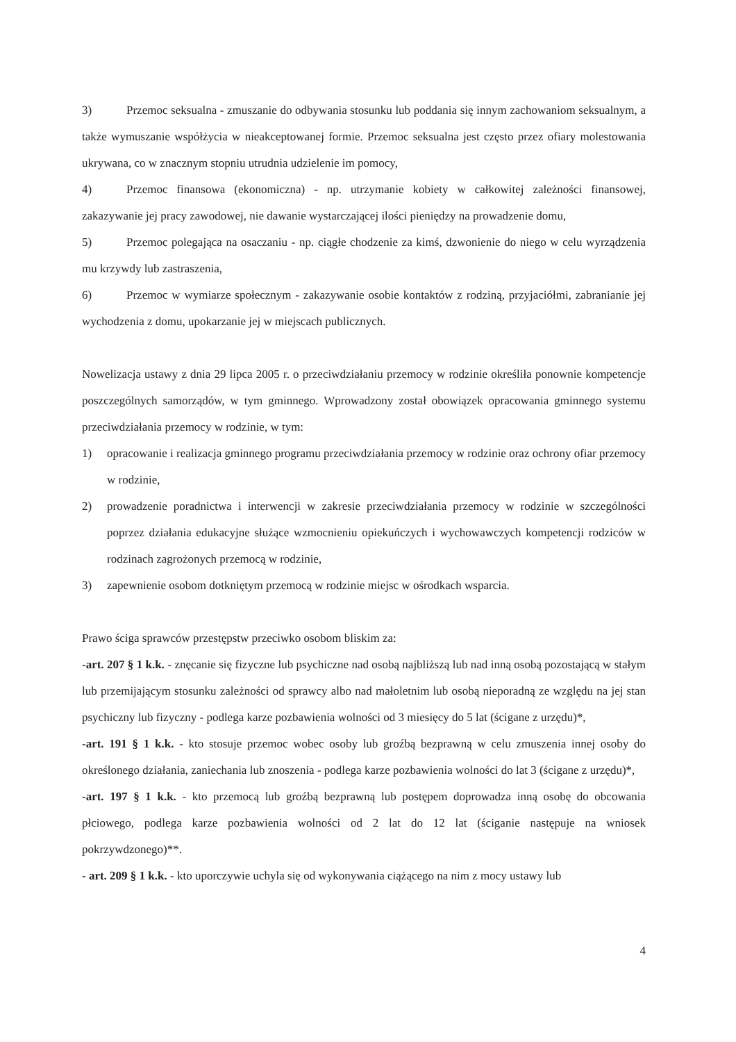3) Przemoc seksualna - zmuszanie do odbywania stosunku lub poddania się innym zachowaniom seksualnym, a także wymuszanie współżycia w nieakceptowanej formie. Przemoc seksualna jest często przez ofiary molestowania ukrywana, co w znacznym stopniu utrudnia udzielenie im pomocy,
4) Przemoc finansowa (ekonomiczna) - np. utrzymanie kobiety w całkowitej zależności finansowej, zakazywanie jej pracy zawodowej, nie dawanie wystarczającej ilości pieniędzy na prowadzenie domu,
5) Przemoc polegająca na osaczaniu - np. ciągłe chodzenie za kimś, dzwonienie do niego w celu wyrządzenia mu krzywdy lub zastraszenia,
6) Przemoc w wymiarze społecznym - zakazywanie osobie kontaktów z rodziną, przyjaciółmi, zabranianie jej wychodzenia z domu, upokarzanie jej w miejscach publicznych.
Nowelizacja ustawy z dnia 29 lipca 2005 r. o przeciwdziałaniu przemocy w rodzinie określiła ponownie kompetencje poszczególnych samorządów, w tym gminnego. Wprowadzony został obowiązek opracowania gminnego systemu przeciwdziałania przemocy w rodzinie, w tym:
1) opracowanie i realizacja gminnego programu przeciwdziałania przemocy w rodzinie oraz ochrony ofiar przemocy w rodzinie,
2) prowadzenie poradnictwa i interwencji w zakresie przeciwdziałania przemocy w rodzinie w szczególności poprzez działania edukacyjne służące wzmocnieniu opiekuńczych i wychowawczych kompetencji rodziców w rodzinach zagrożonych przemocą w rodzinie,
3) zapewnienie osobom dotkniętym przemocą w rodzinie miejsc w ośrodkach wsparcia.
Prawo ściga sprawców przestępstw przeciwko osobom bliskim za:
-art. 207 § 1 k.k. - znęcanie się fizyczne lub psychiczne nad osobą najbliższą lub nad inną osobą pozostającą w stałym lub przemijającym stosunku zależności od sprawcy albo nad małoletnim lub osobą nieporadną ze względu na jej stan psychiczny lub fizyczny - podlega karze pozbawienia wolności od 3 miesięcy do 5 lat (ścigane z urzędu)*,
-art. 191 § 1 k.k. - kto stosuje przemoc wobec osoby lub groźbą bezprawną w celu zmuszenia innej osoby do określonego działania, zaniechania lub znoszenia - podlega karze pozbawienia wolności do lat 3 (ścigane z urzędu)*,
-art. 197 § 1 k.k. - kto przemocą lub groźbą bezprawną lub postępem doprowadza inną osobę do obcowania płciowego, podlega karze pozbawienia wolności od 2 lat do 12 lat (ściganie następuje na wniosek pokrzywdzonego)**.
- art. 209 § 1 k.k. - kto uporczywie uchyla się od wykonywania ciążącego na nim z mocy ustawy lub
4